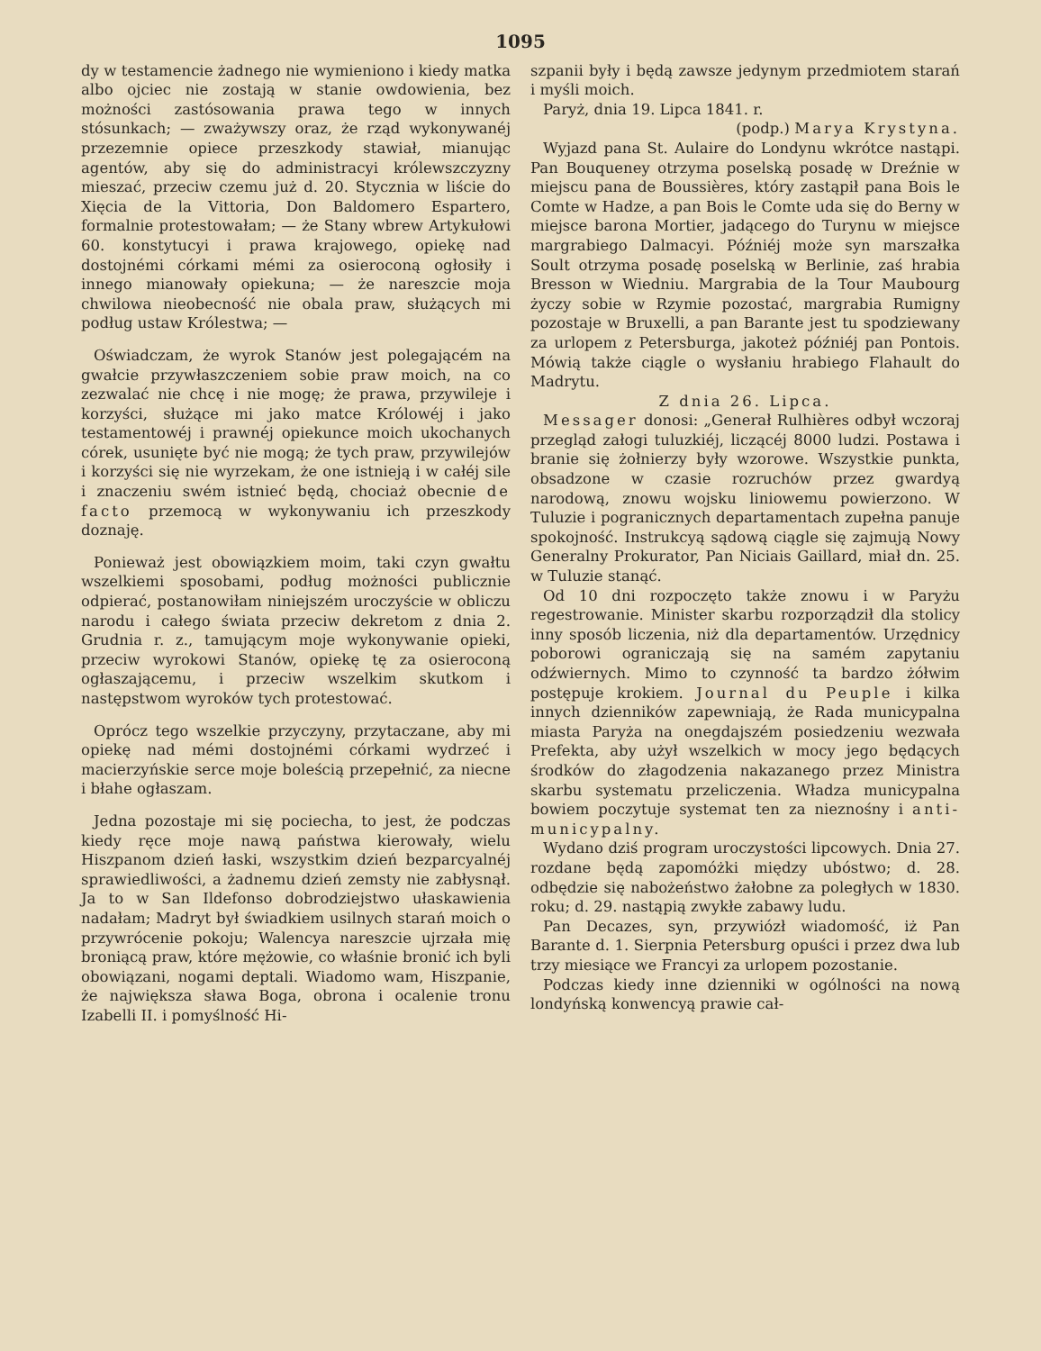1095
dy w testamencie żadnego nie wymieniono i kiedy matka albo ojciec nie zostają w stanie owdowienia, bez możności zastósowania prawa tego w innych stósunkach; — zważywszy oraz, że rząd wykonywanéj przezemnie opiece przeszkody stawiał, mianując agentów, aby się do administracyi królewszczyzny mieszać, przeciw czemu już d. 20. Stycznia w liście do Xięcia de la Vittoria, Don Baldomero Espartero, formalnie protestowałam; — że Stany wbrew Artykułowi 60. konstytucyi i prawa krajowego, opiekę nad dostojnémi córkami mémi za osieroconą ogłosiły i innego mianowały opiekuna; — że nareszcie moja chwilowa nieobecność nie obala praw, służących mi podług ustaw Królestwa; —
Oświadczam, że wyrok Stanów jest polegającém na gwałcie przywłaszczeniem sobie praw moich, na co zezwalać nie chcę i nie mogę; że prawa, przywileje i korzyści, służące mi jako matce Królowéj i jako testamentowéj i prawnéj opiekunce moich ukochanych córek, usunięte być nie mogą; że tych praw, przywilejów i korzyści się nie wyrzekam, że one istnieją i w całéj sile i znaczeniu swém istnieć będą, chociaż obecnie de facto przemocą w wykonywaniu ich przeszkody doznaję.
Ponieważ jest obowiązkiem moim, taki czyn gwałtu wszelkiemi sposobami, podług możności publicznie odpierać, postanowiłam niniejszém uroczyście w obliczu narodu i całego świata przeciw dekretom z dnia 2. Grudnia r. z., tamującym moje wykonywanie opieki, przeciw wyrokowi Stanów, opiekę tę za osieroconą ogłaszającemu, i przeciw wszelkim skutkom i następstwom wyroków tych protestować.
Oprócz tego wszelkie przyczyny, przytaczane, aby mi opiekę nad mémi dostojnémi córkami wydrzeć i macierzyńskie serce moje boleścią przepełnić, za niecne i błahe ogłaszam.
Jedna pozostaje mi się pociecha, to jest, że podczas kiedy ręce moje nawą państwa kierowały, wielu Hiszpanom dzień łaski, wszystkim dzień bezparcyalnéj sprawiedliwości, a żadnemu dzień zemsty nie zabłysnął. Ja to w San Ildefonso dobrodziejstwo ułaskawienia nadałam; Madryt był świadkiem usilnych starań moich o przywrócenie pokoju; Walencya nareszcie ujrzała mię broniącą praw, które mężowie, co właśnie bronić ich byli obowiązani, nogami deptali. Wiadomo wam, Hiszpanie, że największa sława Boga, obrona i ocalenie tronu Izabelli II. i pomyślność Hi-
szpanii były i będą zawsze jedynym przedmiotem starań i myśli moich.
Paryż, dnia 19. Lipca 1841. r.
(podp.) Marya Krystyna.
Wyjazd pana St. Aulaire do Londynu wkrótce nastąpi. Pan Bouqueney otrzyma poselską posadę w Dreźnie w miejscu pana de Boussières, który zastąpił pana Bois le Comte w Hadze, a pan Bois le Comte uda się do Berny w miejsce barona Mortier, jadącego do Turynu w miejsce margrabiego Dalmacyi. Późniéj może syn marszałka Soult otrzyma posadę poselską w Berlinie, zaś hrabia Bresson w Wiedniu. Margrabia de la Tour Maubourg życzy sobie w Rzymie pozostać, margrabia Rumigny pozostaje w Bruxelli, a pan Barante jest tu spodziewany za urlopem z Petersburga, jakoteż późniéj pan Pontois. Mówią także ciągle o wysłaniu hrabiego Flahault do Madrytu.
Z dnia 26. Lipca.
Messager donosi: „Generał Rulhières odbył wczoraj przegląd załogi tuluzkiéj, liczącéj 8000 ludzi. Postawa i branie się żołnierzy były wzorowe. Wszystkie punkta, obsadzone w czasie rozruchów przez gwardyą narodową, znowu wojsku liniowemu powierzono. W Tuluzie i pogranicznych departamentach zupełna panuje spokojność. Instrukcyą sądową ciągle się zajmują Nowy Generalny Prokurator, Pan Niciais Gaillard, miał dn. 25. w Tuluzie stanąć.
Od 10 dni rozpoczęto także znowu i w Paryżu regestrowanie. Minister skarbu rozporządził dla stolicy inny sposób liczenia, niż dla departamentów. Urzędnicy poborowi ograniczają się na samém zapytaniu odźwiernych. Mimo to czynność ta bardzo żółwim postępuje krokiem. Journal du Peuple i kilka innych dzienników zapewniają, że Rada municypalna miasta Paryża na onegdajszém posiedzeniu wezwała Prefekta, aby użył wszelkich w mocy jego będących środków do złagodzenia nakazanego przez Ministra skarbu systematu przeliczenia. Władza municypalna bowiem poczytuje systemat ten za nieznośny i anti-municypalny.
Wydano dziś program uroczystości lipcowych. Dnia 27. rozdane będą zapomóżki między ubóstwo; d. 28. odbędzie się nabożeństwo żałobne za poległych w 1830. roku; d. 29. nastąpią zwykłe zabawy ludu.
Pan Decazes, syn, przywiózł wiadomość, iż Pan Barante d. 1. Sierpnia Petersburg opuści i przez dwa lub trzy miesiące we Francyi za urlopem pozostanie.
Podczas kiedy inne dzienniki w ogólności na nową londyńską konwencyą prawie cał-